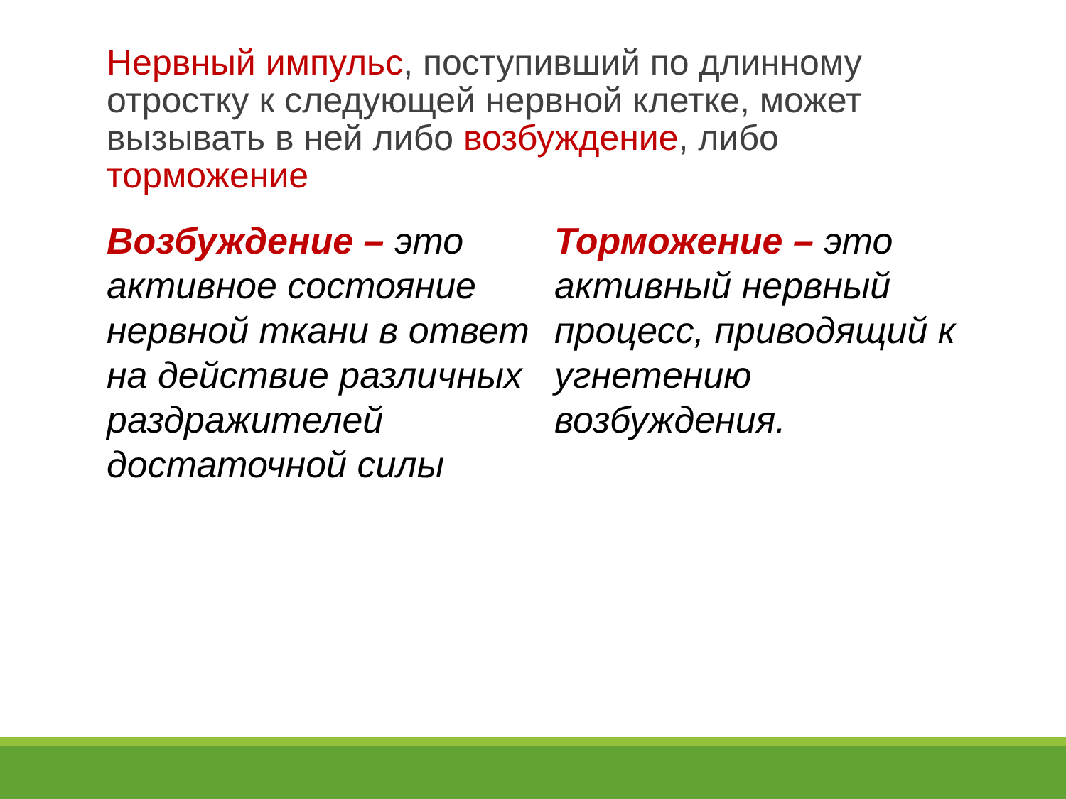Нервный импульс, поступивший по длинному отростку к следующей нервной клетке, может вызывать в ней либо возбуждение, либо торможение
Возбуждение – это активное состояние нервной ткани в ответ на действие различных раздражителей достаточной силы
Торможение – это активный нервный процесс, приводящий к угнетению возбуждения.